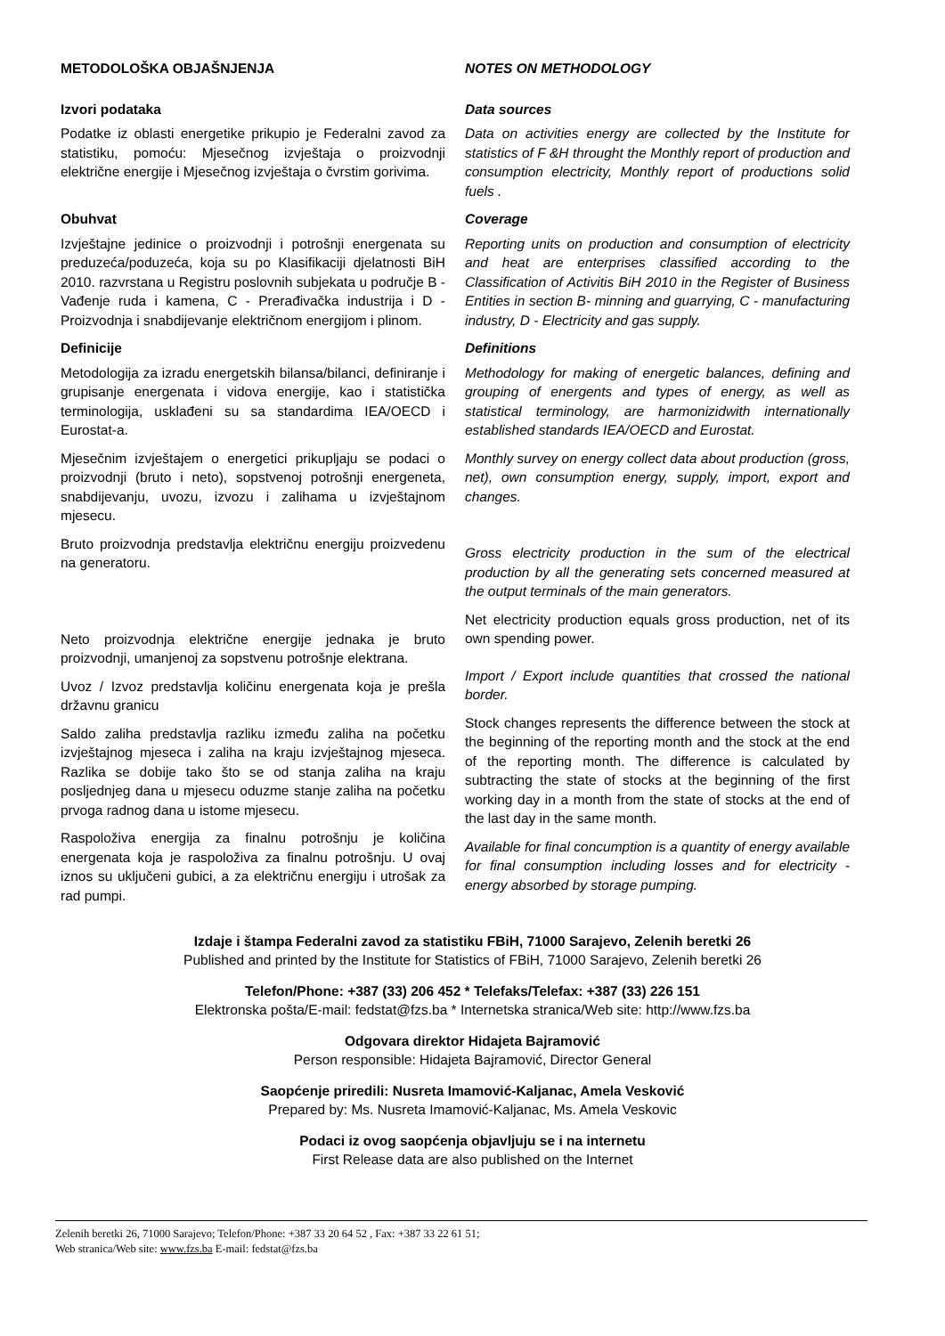METODOLOŠKA OBJAŠNJENJA NOTES ON METHODOLOGY
Izvori podataka
Podatke iz oblasti energetike prikupio je Federalni zavod za statistiku, pomoću: Mjesečnog izvještaja o proizvodnji električne energije i Mjesečnog izvještaja o čvrstim gorivima.
Data sources
Data on activities energy are collected by the Institute for statistics of F &H throught the Monthly report of production and consumption electricity, Monthly report of productions solid fuels .
Obuhvat
Izvještajne jedinice o proizvodnji i potrošnji energenata su preduzeća/poduzeća, koja su po Klasifikaciji djelatnosti BiH 2010. razvrstana u Registru poslovnih subjekata u područje B - Vađenje ruda i kamena, C - Prerađivačka industrija i D - Proizvodnja i snabdijevanje električnom energijom i plinom.
Coverage
Reporting units on production and consumption of electricity and heat are enterprises classified according to the Classification of Activitis BiH 2010 in the Register of Business Entities in section B- minning and guarrying, C - manufacturing industry, D - Electricity and gas supply.
Definicije
Metodologija za izradu energetskih bilansa/bilanci, definiranje i grupisanje energenata i vidova energije, kao i statistička terminologija, usklađeni su sa standardima IEA/OECD i Eurostat-a.
Mjesečnim izvještajem o energetici prikupljaju se podaci o proizvodnji (bruto i neto), sopstvenoj potrošnji energeneta, snabdijevanju, uvozu, izvozu i zalihama u izvještajnom mjesecu.
Bruto proizvodnja predstavlja električnu energiju proizvedenu na generatoru.
Neto proizvodnja električne energije jednaka je bruto proizvodnji, umanjenoj za sopstvenu potrošnje elektrana.
Uvoz / Izvoz predstavlja količinu energenata koja je prešla državnu granicu
Saldo zaliha predstavlja razliku između zaliha na početku izvještajnog mjeseca i zaliha na kraju izvještajnog mjeseca. Razlika se dobije tako što se od stanja zaliha na kraju posljednjeg dana u mjesecu oduzme stanje zaliha na početku prvoga radnog dana u istome mjesecu.
Raspoloživa energija za finalnu potrošnju je količina energenata koja je raspoloživa za finalnu potrošnju. U ovaj iznos su uključeni gubici, a za električnu energiju i utrošak za rad pumpi.
Definitions
Methodology for making of energetic balances, defining and grouping of energents and types of energy, as well as statistical terminology, are harmonizidwith internationally established standards IEA/OECD and Eurostat.
Monthly survey on energy collect data about production (gross, net), own consumption energy, supply, import, export and changes.
Gross electricity production in the sum of the electrical production by all the generating sets concerned measured at the output terminals of the main generators.
Net electricity production equals gross production, net of its own spending power.
Import / Export include quantities that crossed the national border.
Stock changes represents the difference between the stock at the beginning of the reporting month and the stock at the end of the reporting month. The difference is calculated by subtracting the state of stocks at the beginning of the first working day in a month from the state of stocks at the end of the last day in the same month.
Available for final concumption is a quantity of energy available for final consumption including losses and for electricity - energy absorbed by storage pumping.
Izdaje i štampa Federalni zavod za statistiku FBiH, 71000 Sarajevo, Zelenih beretki 26
Published and printed by the Institute for Statistics of FBiH, 71000 Sarajevo, Zelenih beretki 26
Telefon/Phone: +387 (33) 206 452 * Telefaks/Telefax: +387 (33) 226 151
Elektronska pošta/E-mail: fedstat@fzs.ba * Internetska stranica/Web site: http://www.fzs.ba
Odgovara direktor Hidajeta Bajramović
Person responsible: Hidajeta Bajramović, Director General
Saopćenje priredili: Nusreta Imamović-Kaljanac, Amela Vesković
Prepared by: Ms. Nusreta Imamović-Kaljanac, Ms. Amela Veskovic
Podaci iz ovog saopćenja objavljuju se i na internetu
First Release data are also published on the Internet
Zelenih beretki 26, 71000 Sarajevo; Telefon/Phone: +387 33 20 64 52 , Fax: +387 33 22 61 51;
Web stranica/Web site: www.fzs.ba E-mail: fedstat@fzs.ba